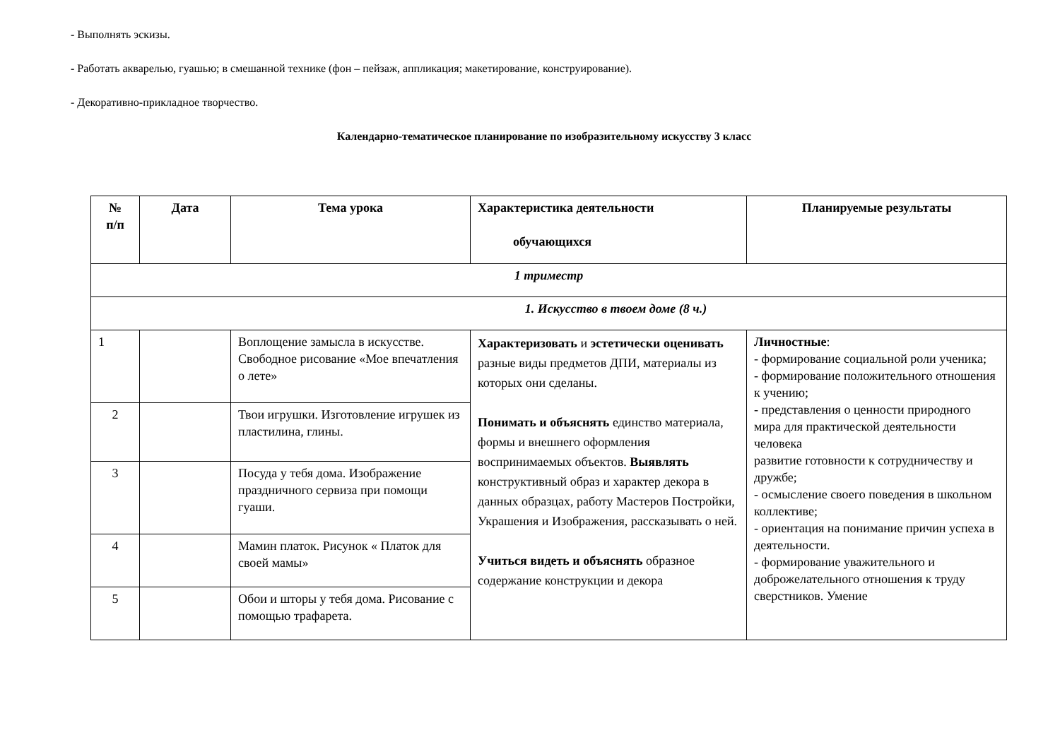- Выполнять эскизы.
- Работать акварелью, гуашью; в смешанной технике (фон – пейзаж, аппликация; макетирование, конструирование).
- Декоративно-прикладное творчество.
Календарно-тематическое планирование по изобразительному искусству 3 класс
| № п/п | Дата | Тема урока | Характеристика деятельности обучающихся | Планируемые результаты |
| --- | --- | --- | --- | --- |
| 1 триместр | | | | |
| 1. Искусство в твоем доме (8 ч.) | | | | |
| 1 | | Воплощение замысла в искусстве. Свободное рисование «Мое впечатления о лете» | Характеризовать и эстетически оценивать разные виды предметов ДПИ, материалы из которых они сделаны. Понимать и объяснять единство материала, формы и внешнего оформления воспринимаемых объектов. Выявлять конструктивный образ и характер декора в данных образцах, работу Мастеров Постройки, Украшения и Изображения, рассказывать о ней. Учиться видеть и объяснять образное содержание конструкции и декора | Личностные : - формирование социальной роли ученика; - формирование положительного отношения к учению; - представления о ценности природного мира для практической деятельности человека развитие готовности к сотрудничеству и дружбе; - осмысление своего поведения в школьном коллективе; - ориентация на понимание причин успеха в деятельности. - формирование уважительного и доброжелательного отношения к труду сверстников. Умение |
| 2 | | Твои игрушки. Изготовление игрушек из пластилина, глины. | | |
| 3 | | Посуда у тебя дома. Изображение праздничного сервиза при помощи гуаши. | | |
| 4 | | Мамин платок. Рисунок « Платок для своей мамы» | | |
| 5 | | Обои и шторы у тебя дома. Рисование с помощью трафарета. | | |